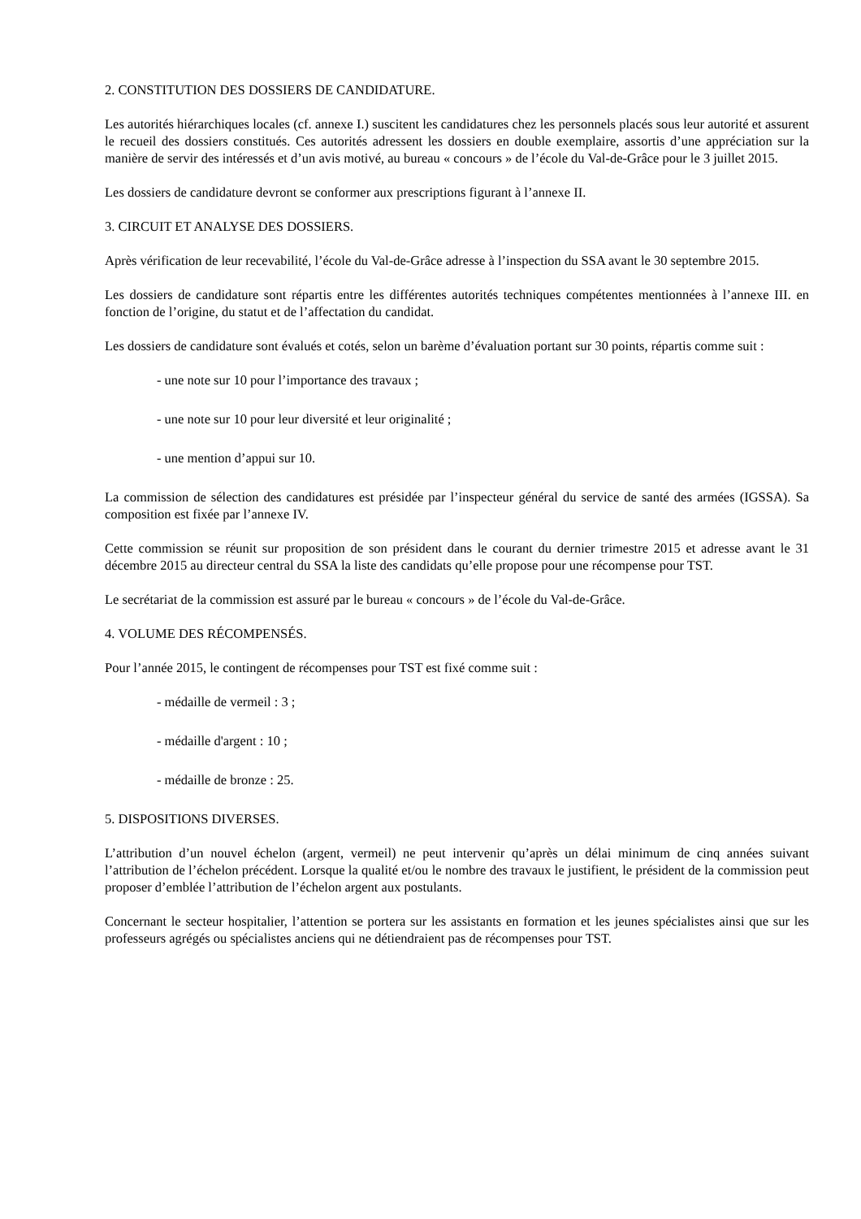2. CONSTITUTION DES DOSSIERS DE CANDIDATURE.
Les autorités hiérarchiques locales (cf. annexe I.) suscitent les candidatures chez les personnels placés sous leur autorité et assurent le recueil des dossiers constitués. Ces autorités adressent les dossiers en double exemplaire, assortis d’une appréciation sur la manière de servir des intéressés et d’un avis motivé, au bureau « concours » de l’école du Val-de-Grâce pour le 3 juillet 2015.
Les dossiers de candidature devront se conformer aux prescriptions figurant à l’annexe II.
3. CIRCUIT ET ANALYSE DES DOSSIERS.
Après vérification de leur recevabilité, l’école du Val-de-Grâce adresse à l’inspection du SSA avant le 30 septembre 2015.
Les dossiers de candidature sont répartis entre les différentes autorités techniques compétentes mentionnées à l’annexe III. en fonction de l’origine, du statut et de l’affectation du candidat.
Les dossiers de candidature sont évalués et cotés, selon un barème d’évaluation portant sur 30 points, répartis comme suit :
- une note sur 10 pour l’importance des travaux ;
- une note sur 10 pour leur diversité et leur originalité ;
- une mention d’appui sur 10.
La commission de sélection des candidatures est présidée par l’inspecteur général du service de santé des armées (IGSSA). Sa composition est fixée par l’annexe IV.
Cette commission se réunit sur proposition de son président dans le courant du dernier trimestre 2015 et adresse avant le 31 décembre 2015 au directeur central du SSA la liste des candidats qu’elle propose pour une récompense pour TST.
Le secrétariat de la commission est assuré par le bureau « concours » de l’école du Val-de-Grâce.
4. VOLUME DES RÉCOMPENSÉS.
Pour l’année 2015, le contingent de récompenses pour TST est fixé comme suit :
- médaille de vermeil : 3 ;
- médaille d'argent : 10 ;
- médaille de bronze : 25.
5. DISPOSITIONS DIVERSES.
L’attribution d’un nouvel échelon (argent, vermeil) ne peut intervenir qu’après un délai minimum de cinq années suivant l’attribution de l’échelon précédent. Lorsque la qualité et/ou le nombre des travaux le justifient, le président de la commission peut proposer d’emblée l’attribution de l’échelon argent aux postulants.
Concernant le secteur hospitalier, l’attention se portera sur les assistants en formation et les jeunes spécialistes ainsi que sur les professeurs agrégés ou spécialistes anciens qui ne détiendraient pas de récompenses pour TST.